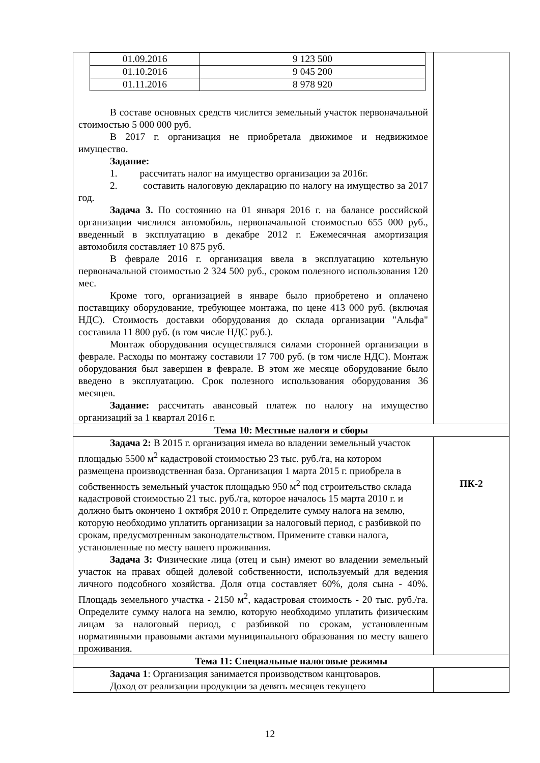| / 01.09.2016 / 9 123 500 / / 01.10.2016 / 9 045 200 / / 01.11.2016 / 8 978 920 / В составе основных средств числится земельный участок первоначальной стоимостью 5 000 000 руб. В 2017 г. организация не приобретала движимое и недвижимое имущество. Задание: 1. рассчитать налог на имущество организации за 2016г. 2. составить налоговую декларацию по налогу на имущество за 2017 год. Задача 3. По состоянию на 01 января 2016 г. на балансе российской организации числился автомобиль, первоначальной стоимостью 655 000 руб., введенный в эксплуатацию в декабре 2012 г. Ежемесячная амортизация автомобиля составляет 10 875 руб. В феврале 2016 г. организация ввела в эксплуатацию котельную первоначальной стоимостью 2 324 500 руб., сроком полезного использования 120 мес. Кроме того, организацией в январе было приобретено и оплачено поставщику оборудование, требующее монтажа, по цене 413 000 руб. (включая НДС). Стоимость доставки оборудования до склада организации "Альфа" составила 11 800 руб. (в том числе НДС руб.). Монтаж оборудования осуществлялся силами сторонней организации в феврале. Расходы по монтажу составили 17 700 руб. (в том числе НДС). Монтаж оборудования был завершен в феврале. В этом же месяце оборудование было введено в эксплуатацию. Срок полезного использования оборудования 36 месяцев. Задание: рассчитать авансовый платеж по налогу на имущество организаций за 1 квартал 2016 г. | |
| Тема 10: Местные налоги и сборы | |
| Задача 2: В 2015 г. организация имела во владении земельный участок площадью 5500 м<sup>2</sup> кадастровой стоимостью 23 тыс. руб./га, на котором размещена производственная база. Организация 1 марта 2015 г. приобрела в собственность земельный участок площадью 950 м<sup>2</sup> под строительство склада кадастровой стоимостью 21 тыс. руб./га, которое началось 15 марта 2010 г. и должно быть окончено 1 октября 2010 г. Определите сумму налога на землю, которую необходимо уплатить организации за налоговый период, с разбивкой по срокам, предусмотренным законодательством. Примените ставки налога, установленные по месту вашего проживания. Задача 3: Физические лица (отец и сын) имеют во владении земельный участок на правах общей долевой собственности, используемый для ведения личного подсобного хозяйства. Доля отца составляет 60%, доля сына - 40%. Площадь земельного участка - 2150 м<sup>2</sup>, кадастровая стоимость - 20 тыс. руб./га. Определите сумму налога на землю, которую необходимо уплатить физическим лицам за налоговый период, с разбивкой по срокам, установленным нормативными правовыми актами муниципального образования по месту вашего проживания. | ПК-2 |
| Тема 11: Специальные налоговые режимы | |
| Задача 1 : Организация занимается производством канцтоваров. Доход от реализации продукции за девять месяцев текущего | |
12